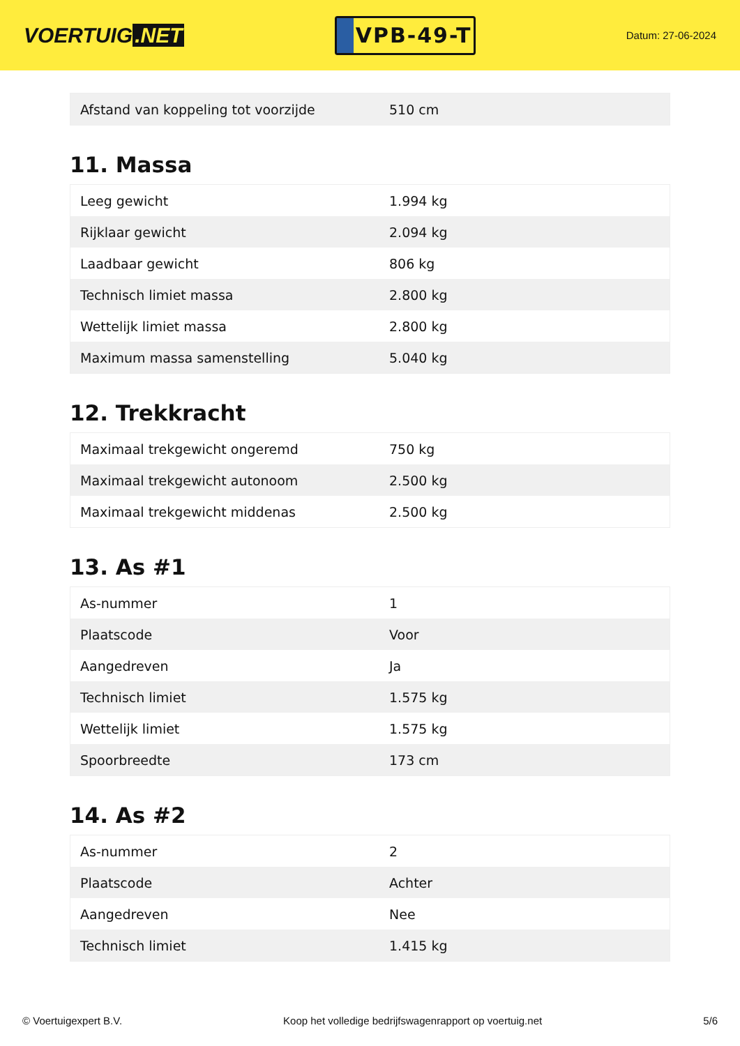VOERTUIG.NET
VPB-49-T
Datum: 27-06-2024
| Afstand van koppeling tot voorzijde | 510 cm |
11. Massa
| Leeg gewicht | 1.994 kg |
| Rijklaar gewicht | 2.094 kg |
| Laadbaar gewicht | 806 kg |
| Technisch limiet massa | 2.800 kg |
| Wettelijk limiet massa | 2.800 kg |
| Maximum massa samenstelling | 5.040 kg |
12. Trekkracht
| Maximaal trekgewicht ongeremd | 750 kg |
| Maximaal trekgewicht autonoom | 2.500 kg |
| Maximaal trekgewicht middenas | 2.500 kg |
13. As #1
| As-nummer | 1 |
| Plaatscode | Voor |
| Aangedreven | Ja |
| Technisch limiet | 1.575 kg |
| Wettelijk limiet | 1.575 kg |
| Spoorbreedte | 173 cm |
14. As #2
| As-nummer | 2 |
| Plaatscode | Achter |
| Aangedreven | Nee |
| Technisch limiet | 1.415 kg |
© Voertuigexpert B.V. Koop het volledige bedrijfswagenrapport op voertuig.net 5/6